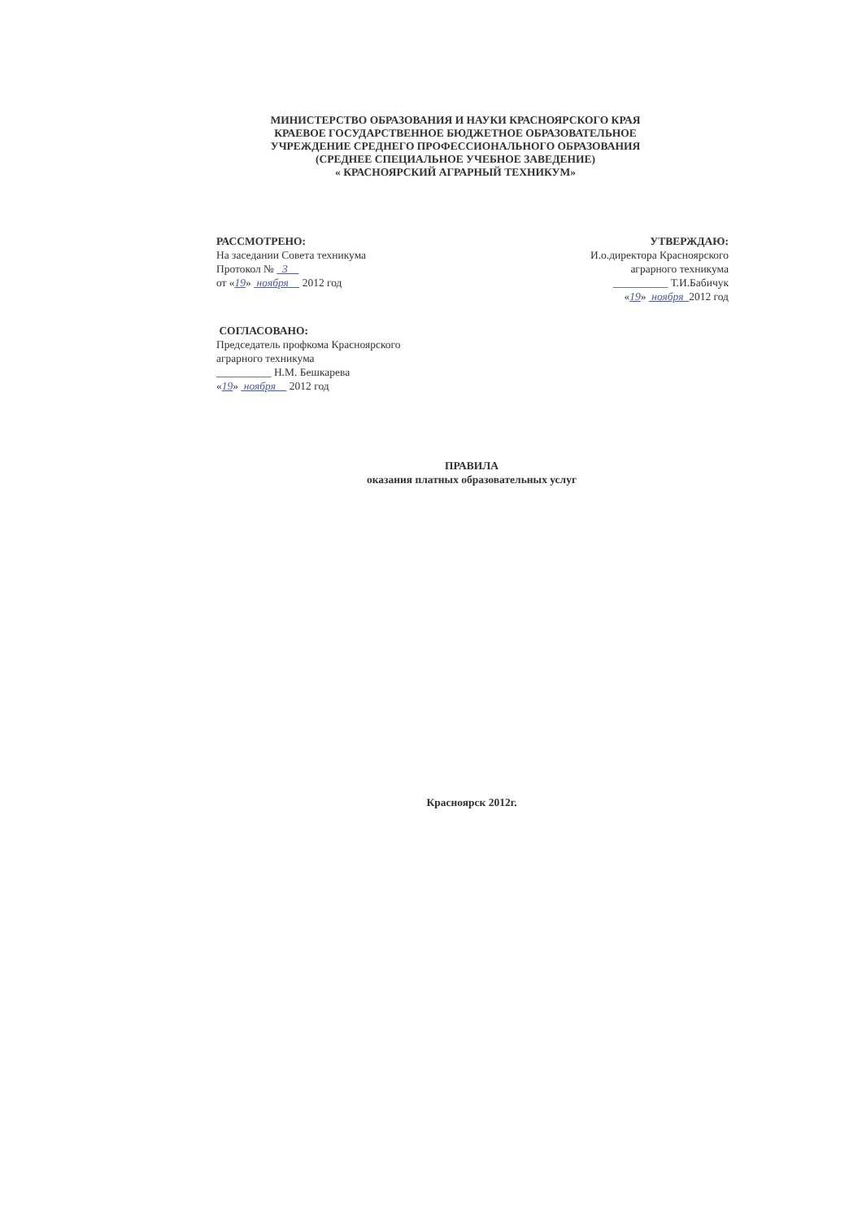МИНИСТЕРСТВО ОБРАЗОВАНИЯ И НАУКИ КРАСНОЯРСКОГО КРАЯ
КРАЕВОЕ ГОСУДАРСТВЕННОЕ БЮДЖЕТНОЕ ОБРАЗОВАТЕЛЬНОЕ
УЧРЕЖДЕНИЕ СРЕДНЕГО ПРОФЕССИОНАЛЬНОГО ОБРАЗОВАНИЯ
(СРЕДНЕЕ СПЕЦИАЛЬНОЕ УЧЕБНОЕ ЗАВЕДЕНИЕ)
« КРАСНОЯРСКИЙ АГРАРНЫЙ ТЕХНИКУМ»
РАССМОТРЕНО:
На заседании Совета техникума
Протокол № 3
от «19» ноября 2012 год
УТВЕРЖДАЮ:
И.о.директора Красноярского
аграрного техникума
__________ Т.И.Бабичук
«19» ноября 2012 год
СОГЛАСОВАНО:
Председатель профкома Красноярского
аграрного техникума
__________ Н.М. Бешкарева
«19» ноября 2012 год
ПРАВИЛА
оказания платных образовательных услуг
Красноярск 2012г.